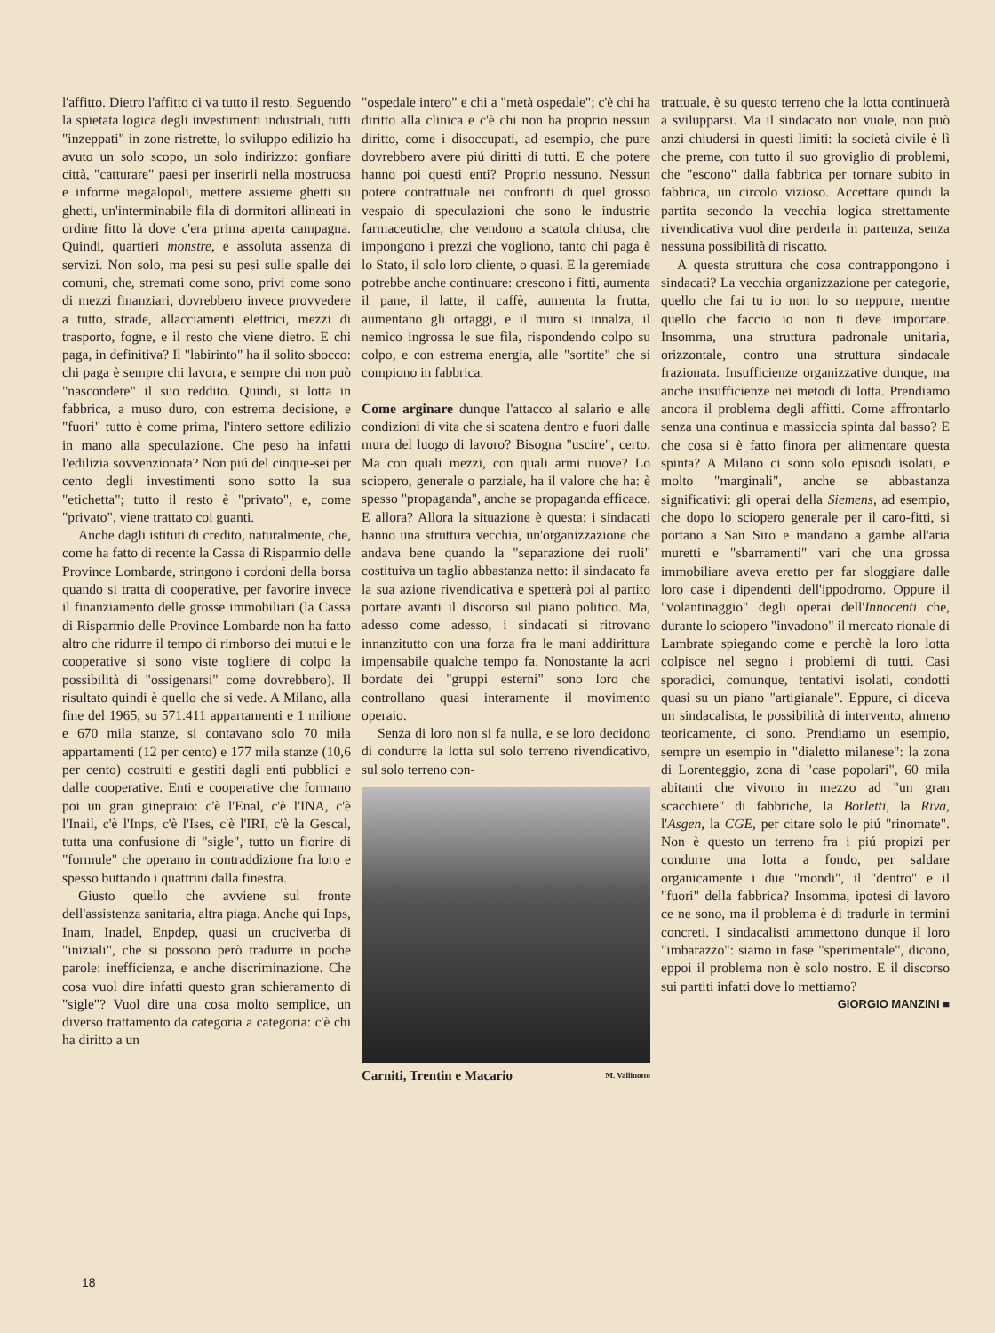l'affitto. Dietro l'affitto ci va tutto il resto. Seguendo la spietata logica degli investimenti industriali, tutti "inzeppati" in zone ristrette, lo sviluppo edilizio ha avuto un solo scopo, un solo indirizzo: gonfiare città, "catturare" paesi per inserirli nella mostruosa e informe megalopoli, mettere assieme ghetti su ghetti, un'interminabile fila di dormitori allineati in ordine fitto là dove c'era prima aperta campagna. Quindi, quartieri monstre, e assoluta assenza di servizi. Non solo, ma pesi su pesi sulle spalle dei comuni, che, stremati come sono, privi come sono di mezzi finanziari, dovrebbero invece provvedere a tutto, strade, allacciamenti elettrici, mezzi di trasporto, fogne, e il resto che viene dietro. E chi paga, in definitiva? Il "labirinto" ha il solito sbocco: chi paga è sempre chi lavora, e sempre chi non può "nascondere" il suo reddito. Quindi, si lotta in fabbrica, a muso duro, con estrema decisione, e "fuori" tutto è come prima, l'intero settore edilizio in mano alla speculazione. Che peso ha infatti l'edilizia sovvenzionata? Non piú del cinque-sei per cento degli investimenti sono sotto la sua "etichetta"; tutto il resto è "privato", e, come "privato", viene trattato coi guanti.
Anche dagli istituti di credito, naturalmente, che, come ha fatto di recente la Cassa di Risparmio delle Province Lombarde, stringono i cordoni della borsa quando si tratta di cooperative, per favorire invece il finanziamento delle grosse immobiliari (la Cassa di Risparmio delle Province Lombarde non ha fatto altro che ridurre il tempo di rimborso dei mutui e le cooperative si sono viste togliere di colpo la possibilità di "ossigenarsi" come dovrebbero). Il risultato quindi è quello che si vede. A Milano, alla fine del 1965, su 571.411 appartamenti e 1 milione e 670 mila stanze, si contavano solo 70 mila appartamenti (12 per cento) e 177 mila stanze (10,6 per cento) costruiti e gestiti dagli enti pubblici e dalle cooperative. Enti e cooperative che formano poi un gran ginepraio: c'è l'Enal, c'è l'INA, c'è l'Inail, c'è l'Inps, c'è l'Ises, c'è l'IRI, c'è la Gescal, tutta una confusione di "sigle", tutto un fiorire di "formule" che operano in contraddizione fra loro e spesso buttando i quattrini dalla finestra.
Giusto quello che avviene sul fronte dell'assistenza sanitaria, altra piaga. Anche qui Inps, Inam, Inadel, Enpdep, quasi un cruciverba di "iniziali", che si possono però tradurre in poche parole: inefficienza, e anche discriminazione. Che cosa vuol dire infatti questo gran schieramento di "sigle"? Vuol dire una cosa molto semplice, un diverso trattamento da categoria a categoria: c'è chi ha diritto a un
"ospedale intero" e chi a "metà ospedale"; c'è chi ha diritto alla clinica e c'è chi non ha proprio nessun diritto, come i disoccupati, ad esempio, che pure dovrebbero avere piú diritti di tutti. E che potere hanno poi questi enti? Proprio nessuno. Nessun potere contrattuale nei confronti di quel grosso vespaio di speculazioni che sono le industrie farmaceutiche, che vendono a scatola chiusa, che impongono i prezzi che vogliono, tanto chi paga è lo Stato, il solo loro cliente, o quasi. E la geremiade potrebbe anche continuare: crescono i fitti, aumenta il pane, il latte, il caffè, aumenta la frutta, aumentano gli ortaggi, e il muro si innalza, il nemico ingrossa le sue fila, rispondendo colpo su colpo, e con estrema energia, alle "sortite" che si compiono in fabbrica.
Come arginare dunque l'attacco al salario e alle condizioni di vita che si scatena dentro e fuori dalle mura del luogo di lavoro? Bisogna "uscire", certo. Ma con quali mezzi, con quali armi nuove? Lo sciopero, generale o parziale, ha il valore che ha: è spesso "propaganda", anche se propaganda efficace. E allora? Allora la situazione è questa: i sindacati hanno una struttura vecchia, un'organizzazione che andava bene quando la "separazione dei ruoli" costituiva un taglio abbastanza netto: il sindacato fa la sua azione rivendicativa e spetterà poi al partito portare avanti il discorso sul piano politico. Ma, adesso come adesso, i sindacati si ritrovano innanzitutto con una forza fra le mani addirittura impensabile qualche tempo fa. Nonostante la acri bordate dei "gruppi esterni" sono loro che controllano quasi interamente il movimento operaio.
Senza di loro non si fa nulla, e se loro decidono di condurre la lotta sul solo terreno rivendicativo, sul solo terreno con-
Carniti, Trentin e Macario M. Vallinotto
trattuale, è su questo terreno che la lotta continuerà a svilupparsi. Ma il sindacato non vuole, non può anzi chiudersi in questi limiti: la società civile è lì che preme, con tutto il suo groviglio di problemi, che "escono" dalla fabbrica per tornare subito in fabbrica, un circolo vizioso. Accettare quindi la partita secondo la vecchia logica strettamente rivendicativa vuol dire perderla in partenza, senza nessuna possibilità di riscatto.
A questa struttura che cosa contrappongono i sindacati? La vecchia organizzazione per categorie, quello che fai tu io non lo so neppure, mentre quello che faccio io non ti deve importare. Insomma, una struttura padronale unitaria, orizzontale, contro una struttura sindacale frazionata. Insufficienze organizzative dunque, ma anche insufficienze nei metodi di lotta. Prendiamo ancora il problema degli affitti. Come affrontarlo senza una continua e massiccia spinta dal basso? E che cosa si è fatto finora per alimentare questa spinta? A Milano ci sono solo episodi isolati, e molto "marginali", anche se abbastanza significativi: gli operai della Siemens, ad esempio, che dopo lo sciopero generale per il caro-fitti, si portano a San Siro e mandano a gambe all'aria muretti e "sbarramenti" vari che una grossa immobiliare aveva eretto per far sloggiare dalle loro case i dipendenti dell'ippodromo. Oppure il "volantinaggio" degli operai dell'Innocenti che, durante lo sciopero "invadono" il mercato rionale di Lambrate spiegando come e perchè la loro lotta colpisce nel segno i problemi di tutti. Casi sporadici, comunque, tentativi isolati, condotti quasi su un piano "artigianale". Eppure, ci diceva un sindacalista, le possibilità di intervento, almeno teoricamente, ci sono. Prendiamo un esempio, sempre un esempio in "dialetto milanese": la zona di Lorenteggio, zona di "case popolari", 60 mila abitanti che vivono in mezzo ad "un gran scacchiere" di fabbriche, la Borletti, la Riva, l'Asgen, la CGE, per citare solo le piú "rinomate". Non è questo un terreno fra i piú propizi per condurre una lotta a fondo, per saldare organicamente i due "mondi", il "dentro" e il "fuori" della fabbrica? Insomma, ipotesi di lavoro ce ne sono, ma il problema è di tradurle in termini concreti. I sindacalisti ammettono dunque il loro "imbarazzo": siamo in fase "sperimentale", dicono, eppoi il problema non è solo nostro. E il discorso sui partiti infatti dove lo mettiamo?
GIORGIO MANZINI ■
18